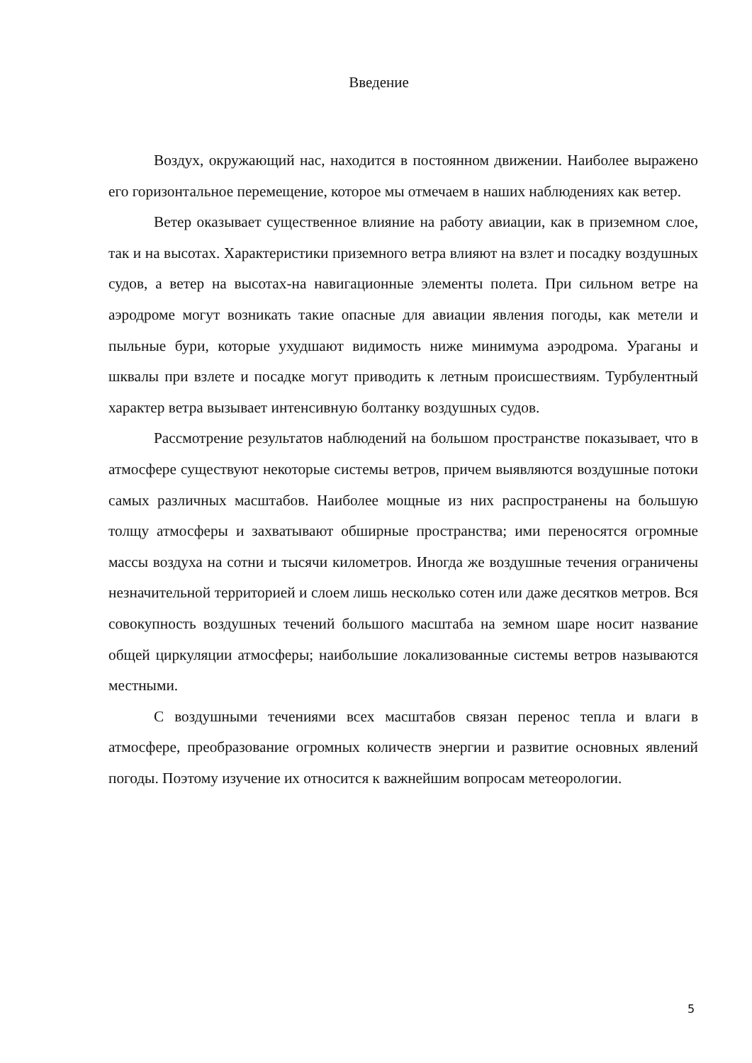Введение
Воздух, окружающий нас, находится в постоянном движении. Наиболее выражено его горизонтальное перемещение, которое мы отмечаем в наших наблюдениях как ветер.
Ветер оказывает существенное влияние на работу авиации, как в приземном слое, так и на высотах. Характеристики приземного ветра влияют на взлет и посадку воздушных судов, а ветер на высотах-на навигационные элементы полета. При сильном ветре на аэродроме могут возникать такие опасные для авиации явления погоды, как метели и пыльные бури, которые ухудшают видимость ниже минимума аэродрома. Ураганы и шквалы при взлете и посадке могут приводить к летным происшествиям. Турбулентный характер ветра вызывает интенсивную болтанку воздушных судов.
Рассмотрение результатов наблюдений на большом пространстве показывает, что в атмосфере существуют некоторые системы ветров, причем выявляются воздушные потоки самых различных масштабов. Наиболее мощные из них распространены на большую толщу атмосферы и захватывают обширные пространства; ими переносятся огромные массы воздуха на сотни и тысячи километров. Иногда же воздушные течения ограничены незначительной территорией и слоем лишь несколько сотен или даже десятков метров. Вся совокупность воздушных течений большого масштаба на земном шаре носит название общей циркуляции атмосферы; наибольшие локализованные системы ветров называются местными.
С воздушными течениями всех масштабов связан перенос тепла и влаги в атмосфере, преобразование огромных количеств энергии и развитие основных явлений погоды. Поэтому изучение их относится к важнейшим вопросам метеорологии.
5